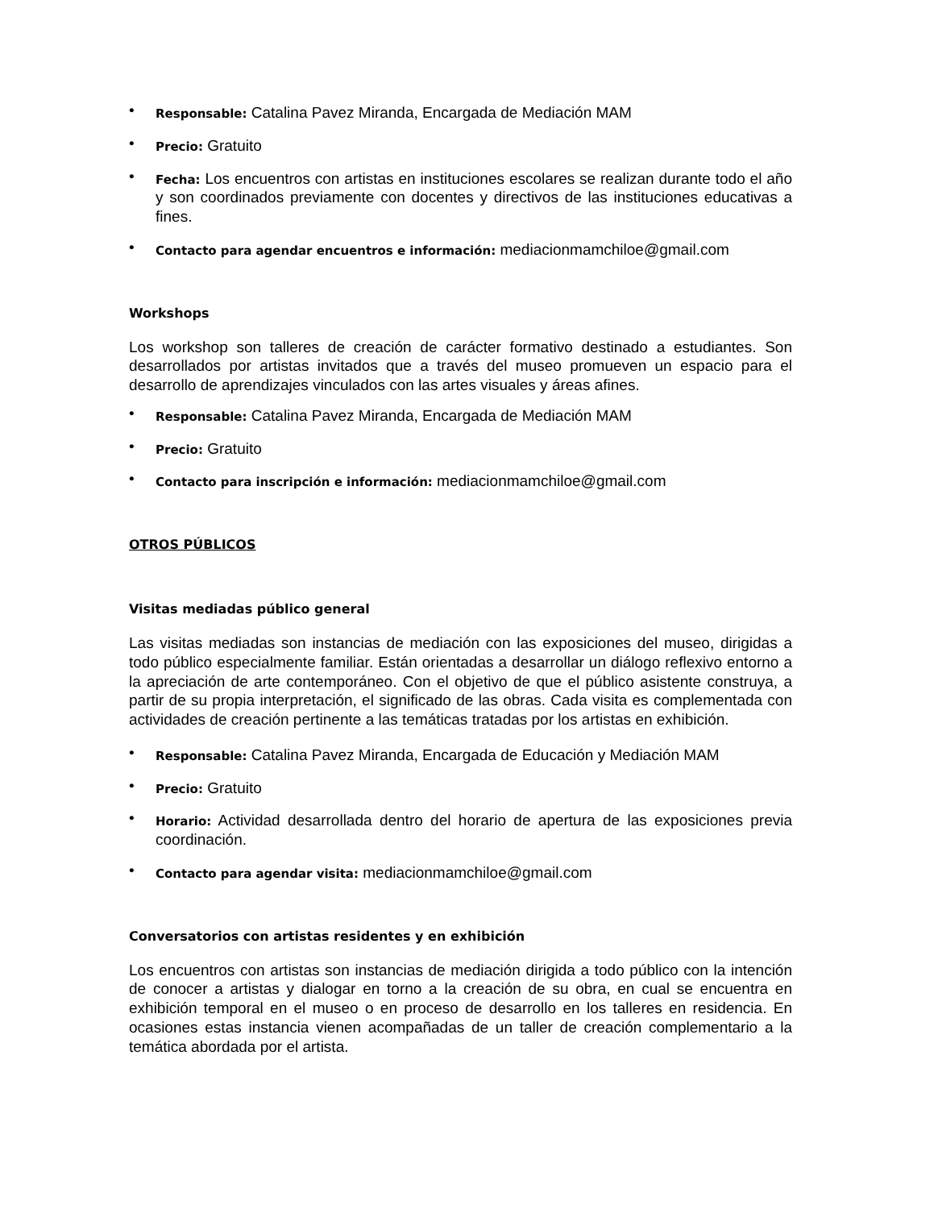• Responsable: Catalina Pavez Miranda, Encargada de Mediación MAM
• Precio: Gratuito
• Fecha: Los encuentros con artistas en instituciones escolares se realizan durante todo el año y son coordinados previamente con docentes y directivos de las instituciones educativas a fines.
• Contacto para agendar encuentros e información: mediacionmamchiloe@gmail.com
Workshops
Los workshop son talleres de creación de carácter formativo destinado a estudiantes. Son desarrollados por artistas invitados que a través del museo promueven un espacio para el desarrollo de aprendizajes vinculados con las artes visuales y áreas afines.
• Responsable: Catalina Pavez Miranda, Encargada de Mediación MAM
• Precio: Gratuito
• Contacto para inscripción e información: mediacionmamchiloe@gmail.com
OTROS PÚBLICOS
Visitas mediadas público general
Las visitas mediadas son instancias de mediación con las exposiciones del museo, dirigidas a todo público especialmente familiar. Están orientadas a desarrollar un diálogo reflexivo entorno a la apreciación de arte contemporáneo. Con el objetivo de que el público asistente construya, a partir de su propia interpretación, el significado de las obras. Cada visita es complementada con actividades de creación pertinente a las temáticas tratadas por los artistas en exhibición.
• Responsable: Catalina Pavez Miranda, Encargada de Educación y Mediación MAM
• Precio: Gratuito
• Horario: Actividad desarrollada dentro del horario de apertura de las exposiciones previa coordinación.
• Contacto para agendar visita: mediacionmamchiloe@gmail.com
Conversatorios con artistas residentes y en exhibición
Los encuentros con artistas son instancias de mediación dirigida a todo público con la intención de conocer a artistas y dialogar en torno a la creación de su obra, en cual se encuentra en exhibición temporal en el museo o en proceso de desarrollo en los talleres en residencia. En ocasiones estas instancia vienen acompañadas de un taller de creación complementario a la temática abordada por el artista.